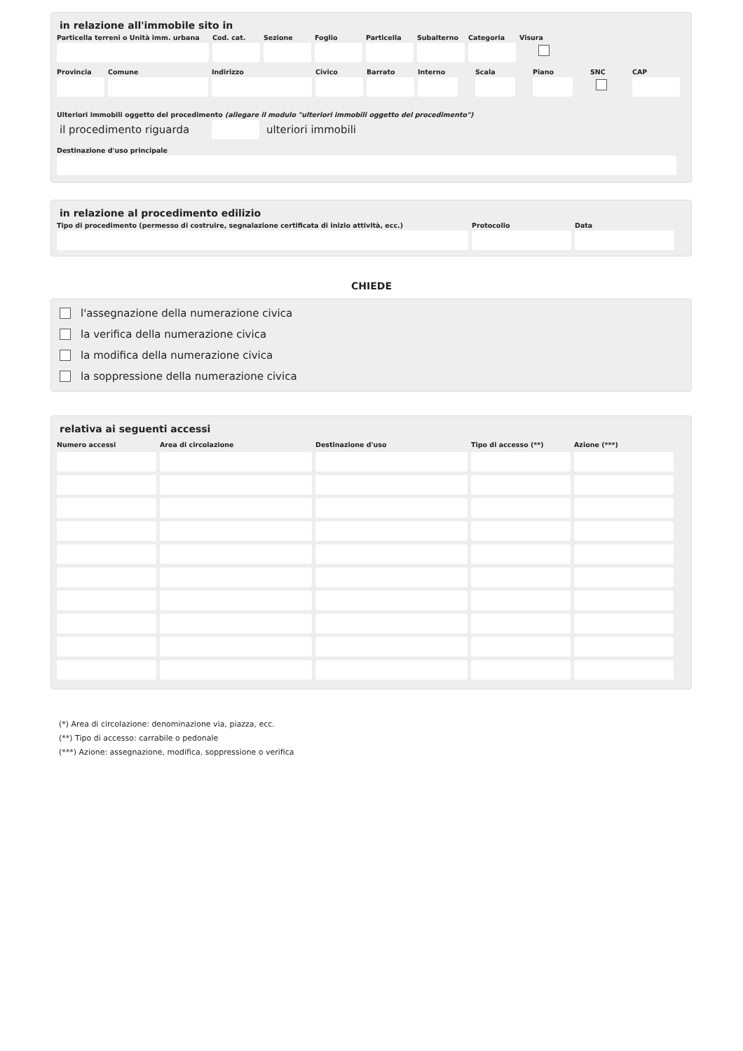in relazione all'immobile sito in
Particella terreni o Unità imm. urbana
Cod. cat.
Sezione Foglio Particella
Subalterno
Categoria
Visura
Provincia
Comune Indirizzo Civico Barrato Interno
Scala Piano SNC CAP
Ulteriori immobili oggetto del procedimento (allegare il modulo "ulteriori immobili oggetto del procedimento")
il procedimento riguarda ulteriori immobili
Destinazione d'uso principale
in relazione al procedimento edilizio
Tipo di procedimento (permesso di costruire, segnalazione certificata di inizio attività, ecc.)
Protocollo Data
CHIEDE
l'assegnazione della numerazione civica
la verifica della numerazione civica
la modifica della numerazione civica
la soppressione della numerazione civica
relativa ai seguenti accessi
| Numero accessi | Area di circolazione | Destinazione d'uso | Tipo di accesso (**) | Azione (***) |
| --- | --- | --- | --- | --- |
(*) Area di circolazione: denominazione via, piazza, ecc.
(**) Tipo di accesso: carrabile o pedonale
(***) Azione: assegnazione, modifica, soppressione o verifica